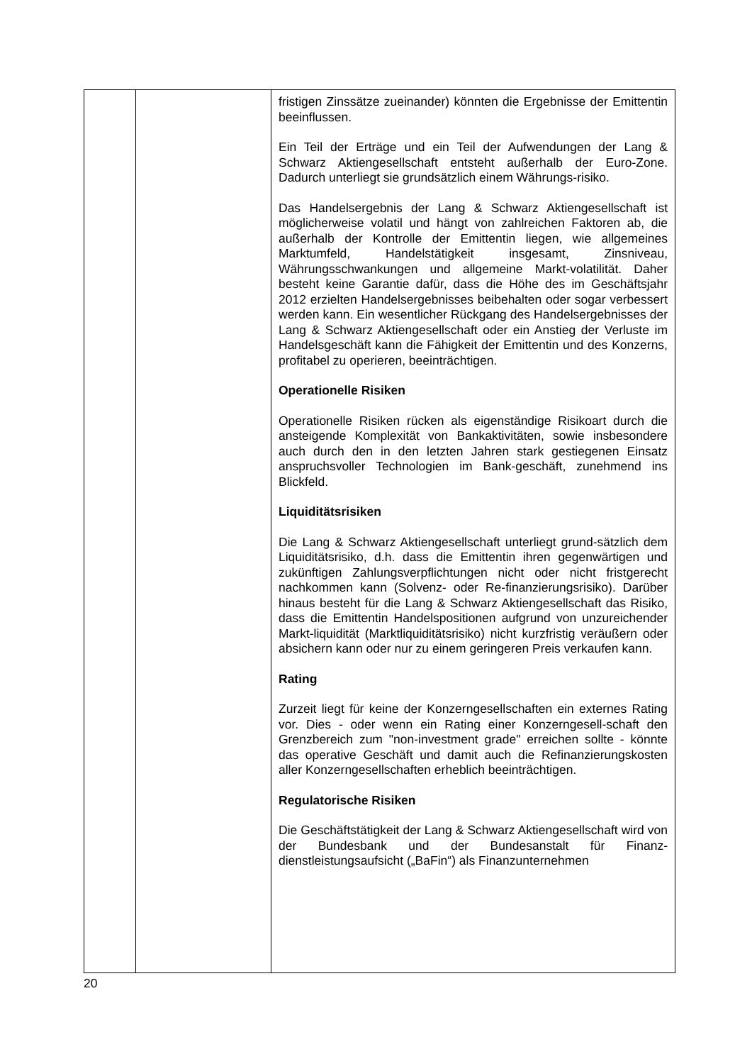| | | fristigen Zinssätze zueinander) könnten die Ergebnisse der Emittentin beeinflussen. Ein Teil der Erträge und ein Teil der Aufwendungen der Lang & Schwarz Aktiengesellschaft entsteht außerhalb der Euro-Zone. Dadurch unterliegt sie grundsätzlich einem Währungs-risiko. Das Handelsergebnis der Lang & Schwarz Aktiengesellschaft ist möglicherweise volatil und hängt von zahlreichen Faktoren ab, die außerhalb der Kontrolle der Emittentin liegen, wie allgemeines Marktumfeld, Handelstätigkeit insgesamt, Zinsniveau, Währungsschwankungen und allgemeine Markt-volatilität. Daher besteht keine Garantie dafür, dass die Höhe des im Geschäftsjahr 2012 erzielten Handelsergebnisses beibehalten oder sogar verbessert werden kann. Ein wesentlicher Rückgang des Handelsergebnisses der Lang & Schwarz Aktiengesellschaft oder ein Anstieg der Verluste im Handelsgeschäft kann die Fähigkeit der Emittentin und des Konzerns, profitabel zu operieren, beeinträchtigen. Operationelle Risiken Operationelle Risiken rücken als eigenständige Risikoart durch die ansteigende Komplexität von Bankaktivitäten, sowie insbesondere auch durch den in den letzten Jahren stark gestiegenen Einsatz anspruchsvoller Technologien im Bank-geschäft, zunehmend ins Blickfeld. Liquiditätsrisiken Die Lang & Schwarz Aktiengesellschaft unterliegt grund-sätzlich dem Liquiditätsrisiko, d.h. dass die Emittentin ihren gegenwärtigen und zukünftigen Zahlungsverpflichtungen nicht oder nicht fristgerecht nachkommen kann (Solvenz- oder Re-finanzierungsrisiko). Darüber hinaus besteht für die Lang & Schwarz Aktiengesellschaft das Risiko, dass die Emittentin Handelspositionen aufgrund von unzureichender Markt-liquidität (Marktliquiditätsrisiko) nicht kurzfristig veräußern oder absichern kann oder nur zu einem geringeren Preis verkaufen kann. Rating Zurzeit liegt für keine der Konzerngesellschaften ein externes Rating vor. Dies - oder wenn ein Rating einer Konzerngesell-schaft den Grenzbereich zum "non-investment grade" erreichen sollte - könnte das operative Geschäft und damit auch die Refinanzierungskosten aller Konzerngesellschaften erheblich beeinträchtigen. Regulatorische Risiken Die Geschäftstätigkeit der Lang & Schwarz Aktiengesellschaft wird von der Bundesbank und der Bundesanstalt für Finanz-dienstleistungsaufsicht („BaFin“) als Finanzunternehmen |
20